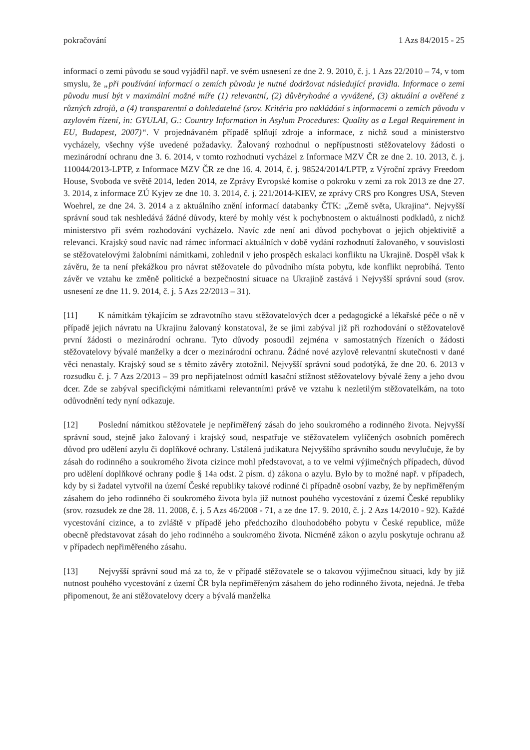pokračování 1 Azs 84/2015 - 25
informací o zemi původu se soud vyjádřil např. ve svém usnesení ze dne 2. 9. 2010, č. j. 1 Azs 22/2010 – 74, v tom smyslu, že „při používání informací o zemích původu je nutné dodržovat následující pravidla. Informace o zemi původu musí být v maximální možné míře (1) relevantní, (2) důvěryhodné a vyvážené, (3) aktuální a ověřené z různých zdrojů, a (4) transparentní a dohledatelné (srov. Kritéria pro nakládání s informacemi o zemích původu v azylovém řízení, in: GYULAI, G.: Country Information in Asylum Procedures: Quality as a Legal Requirement in EU, Budapest, 2007)“. V projednávaném případě splňují zdroje a informace, z nichž soud a ministerstvo vycházely, všechny výše uvedené požadavky. Žalovaný rozhodnul o nepřípustnosti stěžovatelovy žádosti o mezinárodní ochranu dne 3. 6. 2014, v tomto rozhodnutí vycházel z Informace MZV ČR ze dne 2. 10. 2013, č. j. 110044/2013-LPTP, z Informace MZV ČR ze dne 16. 4. 2014, č. j. 98524/2014/LPTP, z Výroční zprávy Freedom House, Svoboda ve světě 2014, leden 2014, ze Zprávy Evropské komise o pokroku v zemi za rok 2013 ze dne 27. 3. 2014, z informace ZÚ Kyjev ze dne 10. 3. 2014, č. j. 221/2014-KIEV, ze zprávy CRS pro Kongres USA, Steven Woehrel, ze dne 24. 3. 2014 a z aktuálního znění informací databanky ČTK: „Země světa, Ukrajina“. Nejvyšší správní soud tak neshledává žádné důvody, které by mohly vést k pochybnostem o aktuálnosti podkladů, z nichž ministerstvo při svém rozhodování vycházelo. Navíc zde není ani důvod pochybovat o jejich objektivitě a relevanci. Krajský soud navíc nad rámec informací aktuálních v době vydání rozhodnutí žalovaného, v souvislosti se stěžovatelovými žalobními námitkami, zohlednil v jeho prospěch eskalaci konfliktu na Ukrajině. Dospěl však k závěru, že ta není překážkou pro návrat stěžovatele do původního místa pobytu, kde konflikt neprobíhá. Tento závěr ve vztahu ke změně politické a bezpečnostní situace na Ukrajině zastává i Nejvyšší správní soud (srov. usnesení ze dne 11. 9. 2014, č. j. 5 Azs 22/2013 – 31).
[11] K námitkám týkajícím se zdravotního stavu stěžovatelových dcer a pedagogické a lékařské péče o ně v případě jejich návratu na Ukrajinu žalovaný konstatoval, že se jimi zabýval již při rozhodování o stěžovatelově první žádosti o mezinárodní ochranu. Tyto důvody posoudil zejména v samostatných řízeních o žádosti stěžovatelovy bývalé manželky a dcer o mezinárodní ochranu. Žádné nové azylově relevantní skutečnosti v dané věci nenastaly. Krajský soud se s těmito závěry ztotožnil. Nejvyšší správní soud podotýká, že dne 20. 6. 2013 v rozsudku č. j. 7 Azs 2/2013 – 39 pro nepřijatelnost odmítl kasační stížnost stěžovatelovy bývalé ženy a jeho dvou dcer. Zde se zabýval specifickými námitkami relevantními právě ve vztahu k nezletilým stěžovatelkám, na toto odůvodnění tedy nyní odkazuje.
[12] Poslední námitkou stěžovatele je nepřiměřený zásah do jeho soukromého a rodinného života. Nejvyšší správní soud, stejně jako žalovaný i krajský soud, nespatřuje ve stěžovatelem vylíčených osobních poměrech důvod pro udělení azylu či doplňkové ochrany. Ustálená judikatura Nejvyššího správního soudu nevylučuje, že by zásah do rodinného a soukromého života cizince mohl představovat, a to ve velmi výjimečných případech, důvod pro udělení doplňkové ochrany podle § 14a odst. 2 písm. d) zákona o azylu. Bylo by to možné např. v případech, kdy by si žadatel vytvořil na území České republiky takové rodinné či případně osobní vazby, že by nepřiměřeným zásahem do jeho rodinného či soukromého života byla již nutnost pouhého vycestování z území České republiky (srov. rozsudek ze dne 28. 11. 2008, č. j. 5 Azs 46/2008 - 71, a ze dne 17. 9. 2010, č. j. 2 Azs 14/2010 - 92). Každé vycestování cizince, a to zvláště v případě jeho předchozího dlouhodobého pobytu v České republice, může obecně představovat zásah do jeho rodinného a soukromého života. Nicméně zákon o azylu poskytuje ochranu až v případech nepřiměřeného zásahu.
[13] Nejvyšší správní soud má za to, že v případě stěžovatele se o takovou výjimečnou situaci, kdy by již nutnost pouhého vycestování z území ČR byla nepřiměřeným zásahem do jeho rodinného života, nejedná. Je třeba připomenout, že ani stěžovatelovy dcery a bývalá manželka